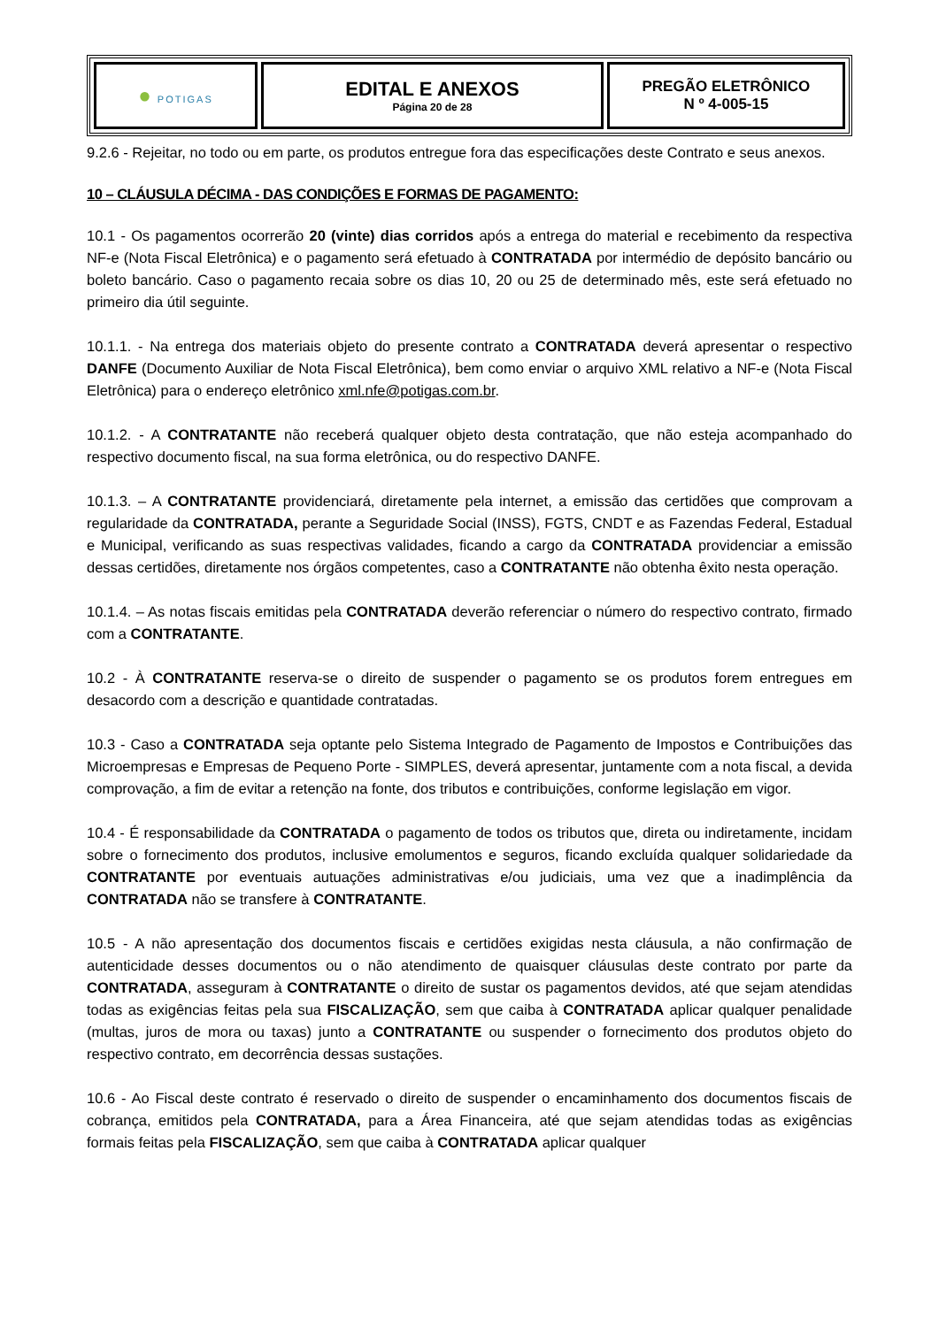| ● POTIGAS | EDITAL E ANEXOS Página 20 de 28 | PREGÃO ELETRÔNICO N º 4-005-15 |
9.2.6 - Rejeitar, no todo ou em parte, os produtos entregue fora das especificações deste Contrato e seus anexos.
10 – CLÁUSULA DÉCIMA - DAS CONDIÇÕES E FORMAS DE PAGAMENTO:
10.1 - Os pagamentos ocorrerão 20 (vinte) dias corridos após a entrega do material e recebimento da respectiva NF-e (Nota Fiscal Eletrônica) e o pagamento será efetuado à CONTRATADA por intermédio de depósito bancário ou boleto bancário. Caso o pagamento recaia sobre os dias 10, 20 ou 25 de determinado mês, este será efetuado no primeiro dia útil seguinte.
10.1.1. - Na entrega dos materiais objeto do presente contrato a CONTRATADA deverá apresentar o respectivo DANFE (Documento Auxiliar de Nota Fiscal Eletrônica), bem como enviar o arquivo XML relativo a NF-e (Nota Fiscal Eletrônica) para o endereço eletrônico xml.nfe@potigas.com.br.
10.1.2. - A CONTRATANTE não receberá qualquer objeto desta contratação, que não esteja acompanhado do respectivo documento fiscal, na sua forma eletrônica, ou do respectivo DANFE.
10.1.3. – A CONTRATANTE providenciará, diretamente pela internet, a emissão das certidões que comprovam a regularidade da CONTRATADA, perante a Seguridade Social (INSS), FGTS, CNDT e as Fazendas Federal, Estadual e Municipal, verificando as suas respectivas validades, ficando a cargo da CONTRATADA providenciar a emissão dessas certidões, diretamente nos órgãos competentes, caso a CONTRATANTE não obtenha êxito nesta operação.
10.1.4. – As notas fiscais emitidas pela CONTRATADA deverão referenciar o número do respectivo contrato, firmado com a CONTRATANTE.
10.2 - À CONTRATANTE reserva-se o direito de suspender o pagamento se os produtos forem entregues em desacordo com a descrição e quantidade contratadas.
10.3 - Caso a CONTRATADA seja optante pelo Sistema Integrado de Pagamento de Impostos e Contribuições das Microempresas e Empresas de Pequeno Porte - SIMPLES, deverá apresentar, juntamente com a nota fiscal, a devida comprovação, a fim de evitar a retenção na fonte, dos tributos e contribuições, conforme legislação em vigor.
10.4 - É responsabilidade da CONTRATADA o pagamento de todos os tributos que, direta ou indiretamente, incidam sobre o fornecimento dos produtos, inclusive emolumentos e seguros, ficando excluída qualquer solidariedade da CONTRATANTE por eventuais autuações administrativas e/ou judiciais, uma vez que a inadimplência da CONTRATADA não se transfere à CONTRATANTE.
10.5 - A não apresentação dos documentos fiscais e certidões exigidas nesta cláusula, a não confirmação de autenticidade desses documentos ou o não atendimento de quaisquer cláusulas deste contrato por parte da CONTRATADA, asseguram à CONTRATANTE o direito de sustar os pagamentos devidos, até que sejam atendidas todas as exigências feitas pela sua FISCALIZAÇÃO, sem que caiba à CONTRATADA aplicar qualquer penalidade (multas, juros de mora ou taxas) junto a CONTRATANTE ou suspender o fornecimento dos produtos objeto do respectivo contrato, em decorrência dessas sustações.
10.6 - Ao Fiscal deste contrato é reservado o direito de suspender o encaminhamento dos documentos fiscais de cobrança, emitidos pela CONTRATADA, para a Área Financeira, até que sejam atendidas todas as exigências formais feitas pela FISCALIZAÇÃO, sem que caiba à CONTRATADA aplicar qualquer